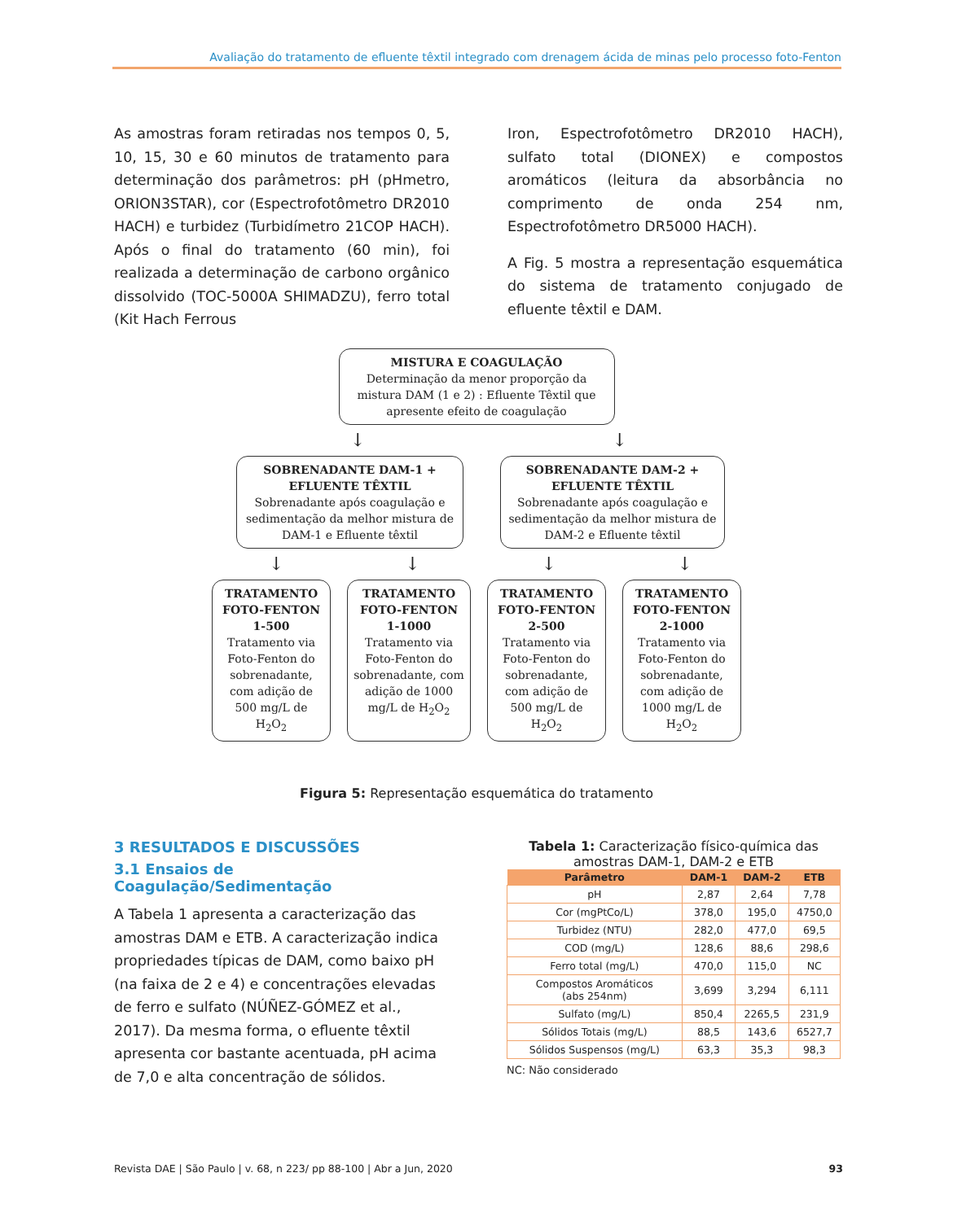Avaliação do tratamento de efluente têxtil integrado com drenagem ácida de minas pelo processo foto-Fenton
As amostras foram retiradas nos tempos 0, 5, 10, 15, 30 e 60 minutos de tratamento para determinação dos parâmetros: pH (pHmetro, ORION3STAR), cor (Espectrofotômetro DR2010 HACH) e turbidez (Turbidímetro 21COP HACH). Após o final do tratamento (60 min), foi realizada a determinação de carbono orgânico dissolvido (TOC-5000A SHIMADZU), ferro total (Kit Hach Ferrous
Iron, Espectrofotômetro DR2010 HACH), sulfato total (DIONEX) e compostos aromáticos (leitura da absorbância no comprimento de onda 254 nm, Espectrofotômetro DR5000 HACH).
A Fig. 5 mostra a representação esquemática do sistema de tratamento conjugado de efluente têxtil e DAM.
MISTURA E COAGULAÇÃO
Determinação da menor proporção da mistura DAM (1 e 2) : Efluente Têxtil que apresente efeito de coagulação
↓ ↓
SOBRENADANTE DAM-1 + EFLUENTE TÊXTIL
Sobrenadante após coagulação e sedimentação da melhor mistura de DAM-1 e Efluente têxtil
SOBRENADANTE DAM-2 + EFLUENTE TÊXTIL
Sobrenadante após coagulação e sedimentação da melhor mistura de DAM-2 e Efluente têxtil
↓ ↓ ↓ ↓
TRATAMENTO FOTO-FENTON 1-500
Tratamento via Foto-Fenton do sobrenadante, com adição de 500 mg/L de H<sub>2</sub>O<sub>2</sub>
TRATAMENTO FOTO-FENTON 1-1000
Tratamento via Foto-Fenton do sobrenadante, com adição de 1000 mg/L de H<sub>2</sub>O<sub>2</sub>
TRATAMENTO FOTO-FENTON 2-500
Tratamento via Foto-Fenton do sobrenadante, com adição de 500 mg/L de H<sub>2</sub>O<sub>2</sub>
TRATAMENTO FOTO-FENTON 2-1000
Tratamento via Foto-Fenton do sobrenadante, com adição de 1000 mg/L de H<sub>2</sub>O<sub>2</sub>
Figura 5: Representação esquemática do tratamento
3 RESULTADOS E DISCUSSÕES
3.1 Ensaios de Coagulação/Sedimentação
A Tabela 1 apresenta a caracterização das amostras DAM e ETB. A caracterização indica propriedades típicas de DAM, como baixo pH (na faixa de 2 e 4) e concentrações elevadas de ferro e sulfato (NÚÑEZ-GÓMEZ et al., 2017). Da mesma forma, o efluente têxtil apresenta cor bastante acentuada, pH acima de 7,0 e alta concentração de sólidos.
Tabela 1: Caracterização físico-química das amostras DAM-1, DAM-2 e ETB
| Parâmetro | DAM-1 | DAM-2 | ETB |
| --- | --- | --- | --- |
| pH | 2,87 | 2,64 | 7,78 |
| Cor (mgPtCo/L) | 378,0 | 195,0 | 4750,0 |
| Turbidez (NTU) | 282,0 | 477,0 | 69,5 |
| COD (mg/L) | 128,6 | 88,6 | 298,6 |
| Ferro total (mg/L) | 470,0 | 115,0 | NC |
| Compostos Aromáticos (abs 254nm) | 3,699 | 3,294 | 6,111 |
| Sulfato (mg/L) | 850,4 | 2265,5 | 231,9 |
| Sólidos Totais (mg/L) | 88,5 | 143,6 | 6527,7 |
| Sólidos Suspensos (mg/L) | 63,3 | 35,3 | 98,3 |
NC: Não considerado
Revista DAE | São Paulo | v. 68, n 223/ pp 88-100 | Abr a Jun, 2020 93